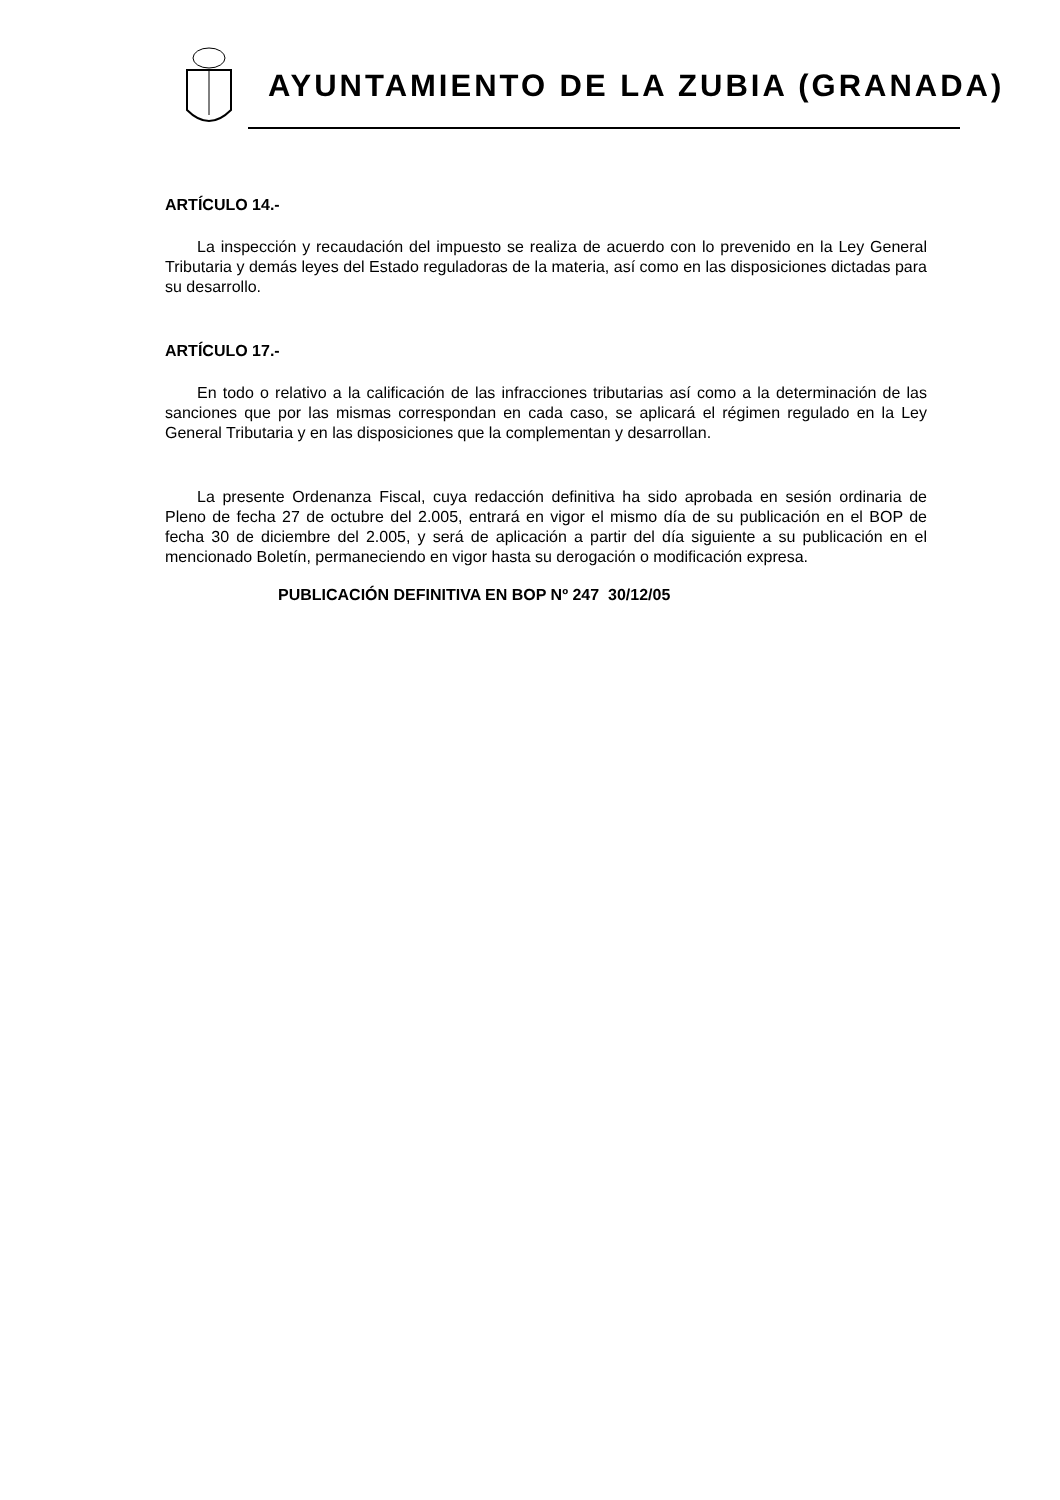AYUNTAMIENTO DE LA ZUBIA (GRANADA)
ARTÍCULO 14.-
La inspección y recaudación del impuesto se realiza de acuerdo con lo prevenido en la Ley General Tributaria y demás leyes del Estado reguladoras de la materia, así como en las disposiciones dictadas para su desarrollo.
ARTÍCULO 17.-
En todo o relativo a la calificación de las infracciones tributarias así como a la determinación de las sanciones que por las mismas correspondan en cada caso, se aplicará el régimen regulado en la Ley General Tributaria y en las disposiciones que la complementan y desarrollan.
La presente Ordenanza Fiscal, cuya redacción definitiva ha sido aprobada en sesión ordinaria de Pleno de fecha 27 de octubre del 2.005, entrará en vigor el mismo día de su publicación en el BOP de fecha 30 de diciembre del 2.005, y será de aplicación a partir del día siguiente a su publicación en el mencionado Boletín, permaneciendo en vigor hasta su derogación o modificación expresa.
PUBLICACIÓN DEFINITIVA EN BOP Nº 247 30/12/05